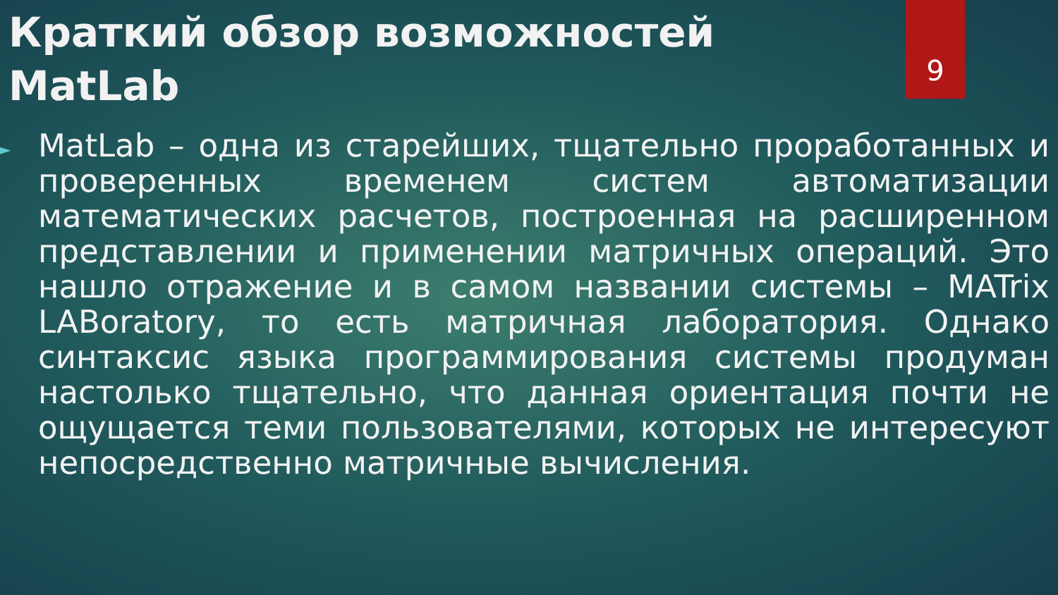9
Краткий обзор возможностей MatLab
►
MatLab – одна из старейших, тщательно проработанных и проверенных временем систем автоматизации математических расчетов, построенная на расширенном представлении и применении матричных операций. Это нашло отражение и в самом названии системы – MATrix LABoratory, то есть матричная лаборатория. Однако синтаксис языка программирования системы продуман настолько тщательно, что данная ориентация почти не ощущается теми пользователями, которых не интересуют непосредственно матричные вычисления.